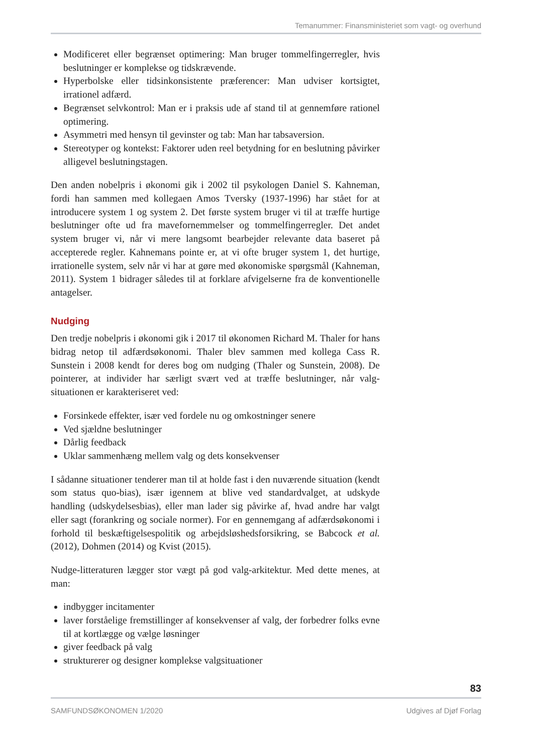Temanummer: Finansministeriet som vagt- og overhund
Modificeret eller begrænset optimering: Man bruger tommelfingerregler, hvis beslutninger er komplekse og tidskrævende.
Hyperbolske eller tidsinkonsistente præferencer: Man udviser kortsigtet, irrationel adfærd.
Begrænset selvkontrol: Man er i praksis ude af stand til at gennemføre rationel optimering.
Asymmetri med hensyn til gevinster og tab: Man har tabsaversion.
Stereotyper og kontekst: Faktorer uden reel betydning for en beslutning påvirker alligevel beslutningstagen.
Den anden nobelpris i økonomi gik i 2002 til psykologen Daniel S. Kahneman, fordi han sammen med kollegaen Amos Tversky (1937-1996) har stået for at introducere system 1 og system 2. Det første system bruger vi til at træffe hurtige beslutninger ofte ud fra mavefornemmelser og tommelfingerregler. Det andet system bruger vi, når vi mere langsomt bearbejder relevante data baseret på accepterede regler. Kahnemans pointe er, at vi ofte bruger system 1, det hurtige, irrationelle system, selv når vi har at gøre med økonomiske spørgsmål (Kahneman, 2011). System 1 bidrager således til at forklare afvigelserne fra de konventionelle antagelser.
Nudging
Den tredje nobelpris i økonomi gik i 2017 til økonomen Richard M. Thaler for hans bidrag netop til adfærdsøkonomi. Thaler blev sammen med kollega Cass R. Sunstein i 2008 kendt for deres bog om nudging (Thaler og Sunstein, 2008). De pointerer, at individer har særligt svært ved at træffe beslutninger, når valg-situationen er karakteriseret ved:
Forsinkede effekter, især ved fordele nu og omkostninger senere
Ved sjældne beslutninger
Dårlig feedback
Uklar sammenhæng mellem valg og dets konsekvenser
I sådanne situationer tenderer man til at holde fast i den nuværende situation (kendt som status quo-bias), især igennem at blive ved standardvalget, at udskyde handling (udskydelsesbias), eller man lader sig påvirke af, hvad andre har valgt eller sagt (forankring og sociale normer). For en gennemgang af adfærdsøkonomi i forhold til beskæftigelsespolitik og arbejdsløshedsforsikring, se Babcock et al. (2012), Dohmen (2014) og Kvist (2015).
Nudge-litteraturen lægger stor vægt på god valg-arkitektur. Med dette menes, at man:
indbygger incitamenter
laver forståelige fremstillinger af konsekvenser af valg, der forbedrer folks evne til at kortlægge og vælge løsninger
giver feedback på valg
strukturerer og designer komplekse valgsituationer
83
SAMFUNDSØKONOMEN 1/2020 Udgives af Djøf Forlag